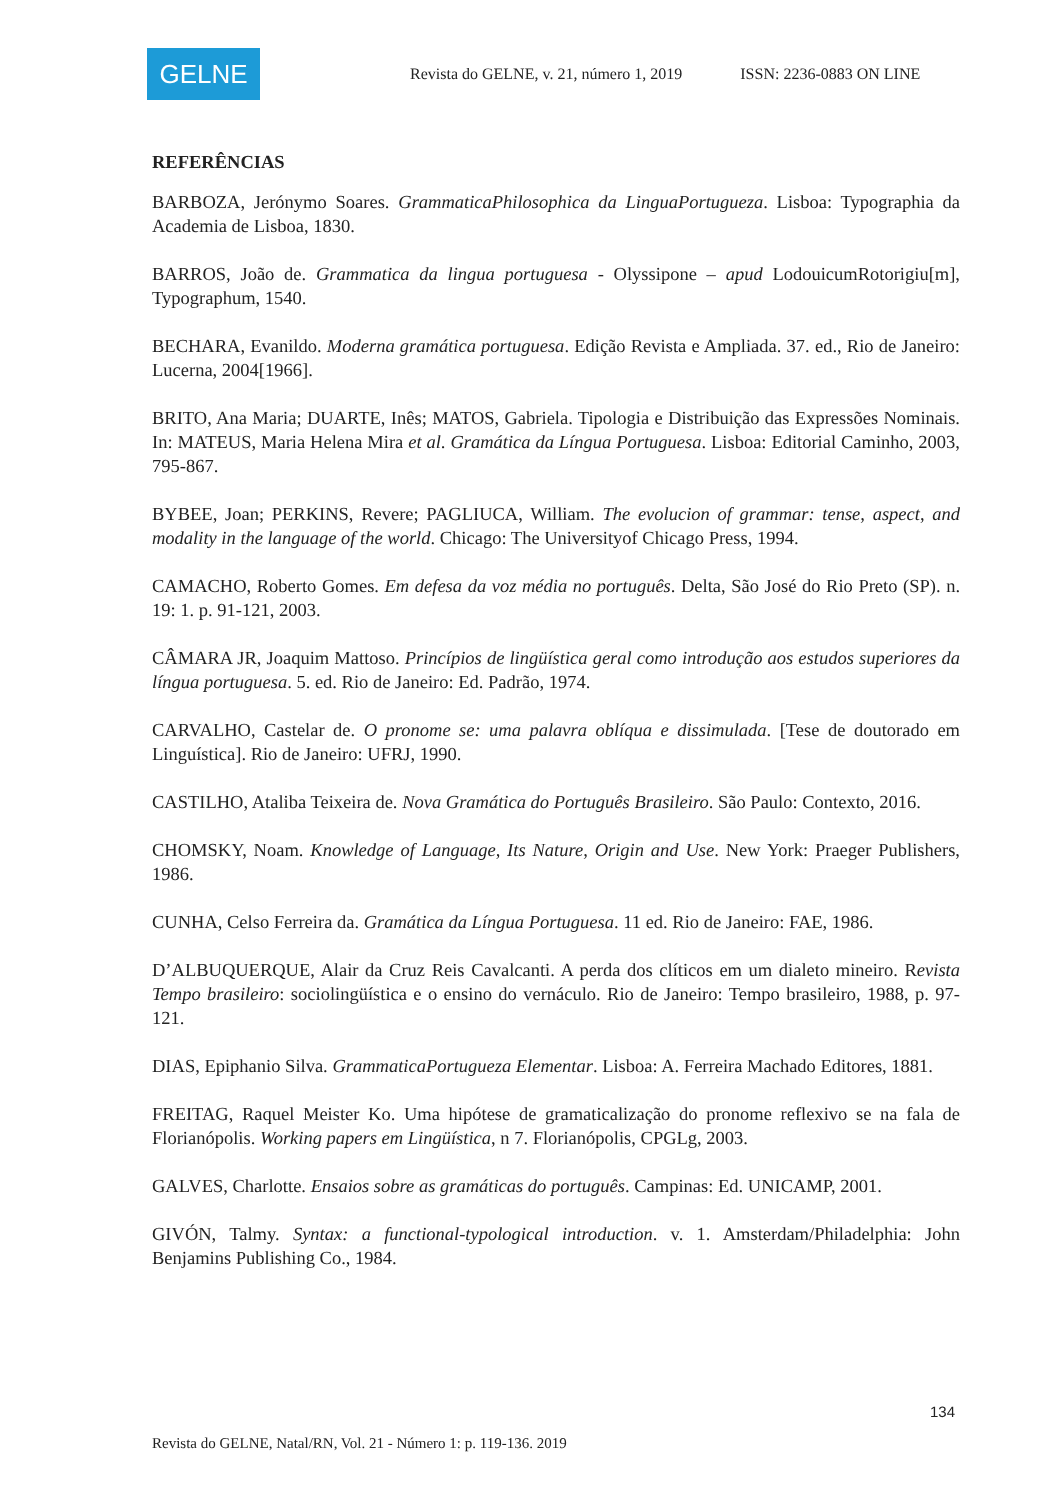GELNE
Revista do GELNE, v. 21, número 1, 2019 ISSN: 2236-0883 ON LINE
REFERÊNCIAS
BARBOZA, Jerónymo Soares. GrammaticaPhilosophica da LinguaPortugueza. Lisboa: Typographia da Academia de Lisboa, 1830.
BARROS, João de. Grammatica da lingua portuguesa - Olyssipone – apud LodouicumRotorigiu[m], Typographum, 1540.
BECHARA, Evanildo. Moderna gramática portuguesa. Edição Revista e Ampliada. 37. ed., Rio de Janeiro: Lucerna, 2004[1966].
BRITO, Ana Maria; DUARTE, Inês; MATOS, Gabriela. Tipologia e Distribuição das Expressões Nominais. In: MATEUS, Maria Helena Mira et al. Gramática da Língua Portuguesa. Lisboa: Editorial Caminho, 2003, 795-867.
BYBEE, Joan; PERKINS, Revere; PAGLIUCA, William. The evolucion of grammar: tense, aspect, and modality in the language of the world. Chicago: The Universityof Chicago Press, 1994.
CAMACHO, Roberto Gomes. Em defesa da voz média no português. Delta, São José do Rio Preto (SP). n. 19: 1. p. 91-121, 2003.
CÂMARA JR, Joaquim Mattoso. Princípios de lingüística geral como introdução aos estudos superiores da língua portuguesa. 5. ed. Rio de Janeiro: Ed. Padrão, 1974.
CARVALHO, Castelar de. O pronome se: uma palavra oblíqua e dissimulada. [Tese de doutorado em Linguística]. Rio de Janeiro: UFRJ, 1990.
CASTILHO, Ataliba Teixeira de. Nova Gramática do Português Brasileiro. São Paulo: Contexto, 2016.
CHOMSKY, Noam. Knowledge of Language, Its Nature, Origin and Use. New York: Praeger Publishers, 1986.
CUNHA, Celso Ferreira da. Gramática da Língua Portuguesa. 11 ed. Rio de Janeiro: FAE, 1986.
D’ALBUQUERQUE, Alair da Cruz Reis Cavalcanti. A perda dos clíticos em um dialeto mineiro. Revista Tempo brasileiro: sociolingüística e o ensino do vernáculo. Rio de Janeiro: Tempo brasileiro, 1988, p. 97-121.
DIAS, Epiphanio Silva. GrammaticaPortugueza Elementar. Lisboa: A. Ferreira Machado Editores, 1881.
FREITAG, Raquel Meister Ko. Uma hipótese de gramaticalização do pronome reflexivo se na fala de Florianópolis. Working papers em Lingüística, n 7. Florianópolis, CPGLg, 2003.
GALVES, Charlotte. Ensaios sobre as gramáticas do português. Campinas: Ed. UNICAMP, 2001.
GIVÓN, Talmy. Syntax: a functional-typological introduction. v. 1. Amsterdam/Philadelphia: John Benjamins Publishing Co., 1984.
134
Revista do GELNE, Natal/RN, Vol. 21 - Número 1: p. 119-136. 2019